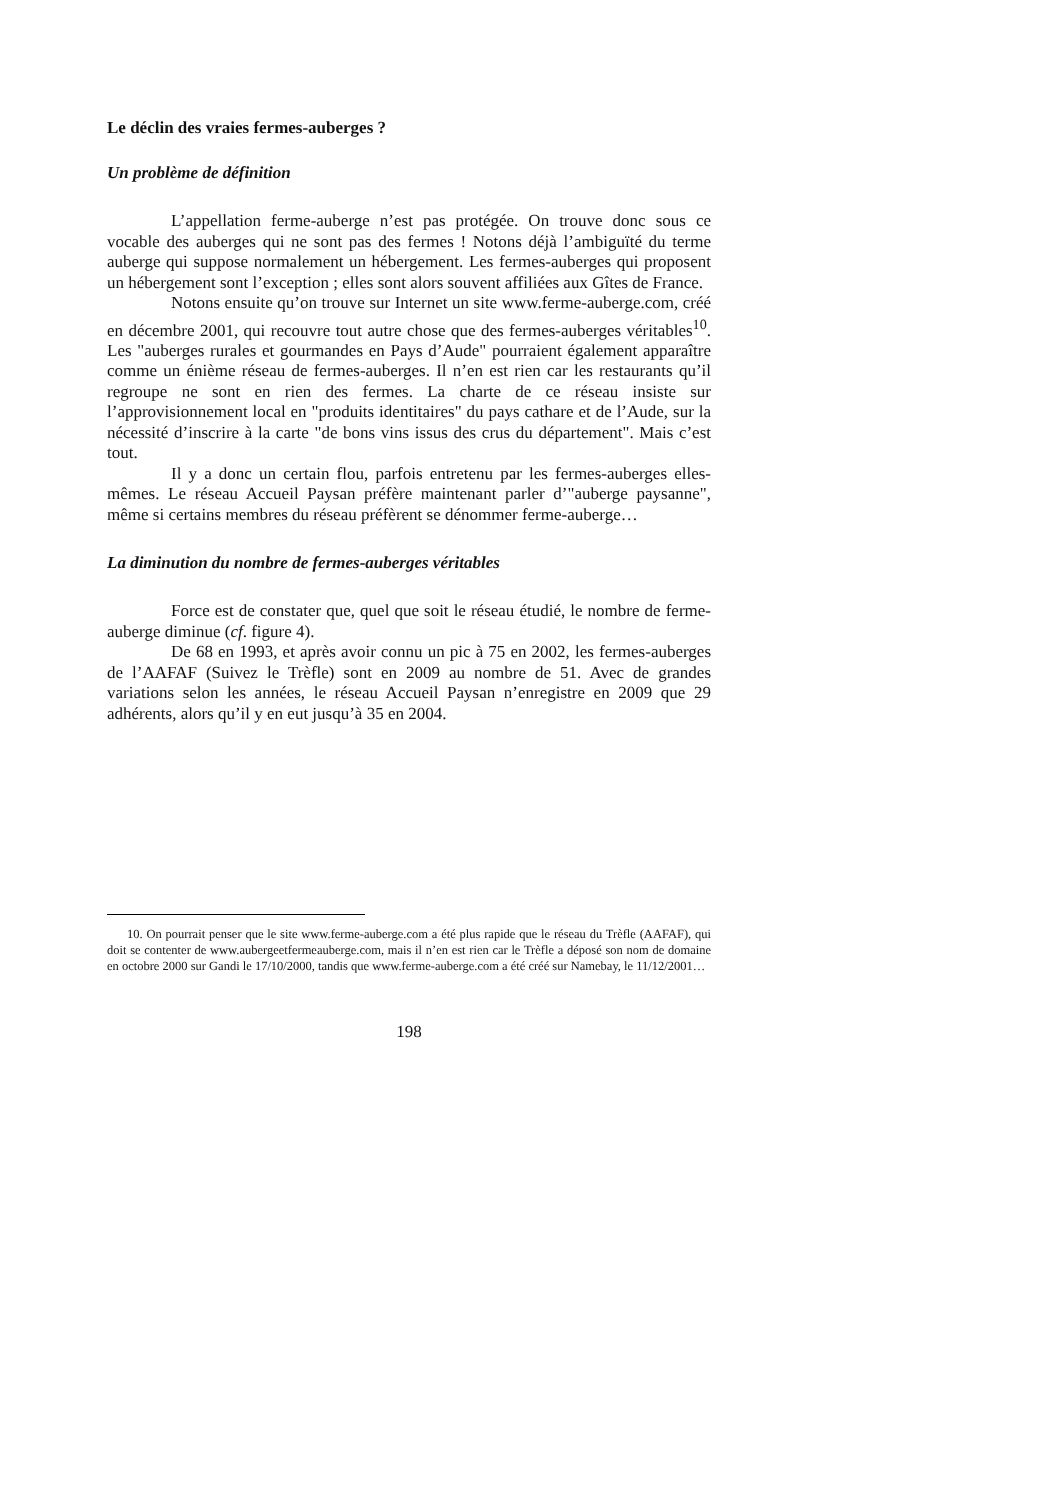Le déclin des vraies fermes-auberges ?
Un problème de définition
L’appellation ferme-auberge n’est pas protégée. On trouve donc sous ce vocable des auberges qui ne sont pas des fermes ! Notons déjà l’ambiguïté du terme auberge qui suppose normalement un hébergement. Les fermes-auberges qui proposent un hébergement sont l’exception ; elles sont alors souvent affiliées aux Gîtes de France.
Notons ensuite qu’on trouve sur Internet un site www.ferme-auberge.com, créé en décembre 2001, qui recouvre tout autre chose que des fermes-auberges véritables<sup>10</sup>. Les "auberges rurales et gourmandes en Pays d’Aude" pourraient également apparaître comme un énième réseau de fermes-auberges. Il n’en est rien car les restaurants qu’il regroupe ne sont en rien des fermes. La charte de ce réseau insiste sur l’approvisionnement local en "produits identitaires" du pays cathare et de l’Aude, sur la nécessité d’inscrire à la carte "de bons vins issus des crus du département". Mais c’est tout.
Il y a donc un certain flou, parfois entretenu par les fermes-auberges elles-mêmes. Le réseau Accueil Paysan préfère maintenant parler d’"auberge paysanne", même si certains membres du réseau préfèrent se dénommer ferme-auberge…
La diminution du nombre de fermes-auberges véritables
Force est de constater que, quel que soit le réseau étudié, le nombre de ferme-auberge diminue (cf. figure 4).
De 68 en 1993, et après avoir connu un pic à 75 en 2002, les fermes-auberges de l’AAFAF (Suivez le Trèfle) sont en 2009 au nombre de 51. Avec de grandes variations selon les années, le réseau Accueil Paysan n’enregistre en 2009 que 29 adhérents, alors qu’il y en eut jusqu’à 35 en 2004.
10. On pourrait penser que le site www.ferme-auberge.com a été plus rapide que le réseau du Trèfle (AAFAF), qui doit se contenter de www.aubergeetfermeauberge.com, mais il n’en est rien car le Trèfle a déposé son nom de domaine en octobre 2000 sur Gandi le 17/10/2000, tandis que www.ferme-auberge.com a été créé sur Namebay, le 11/12/2001…
198